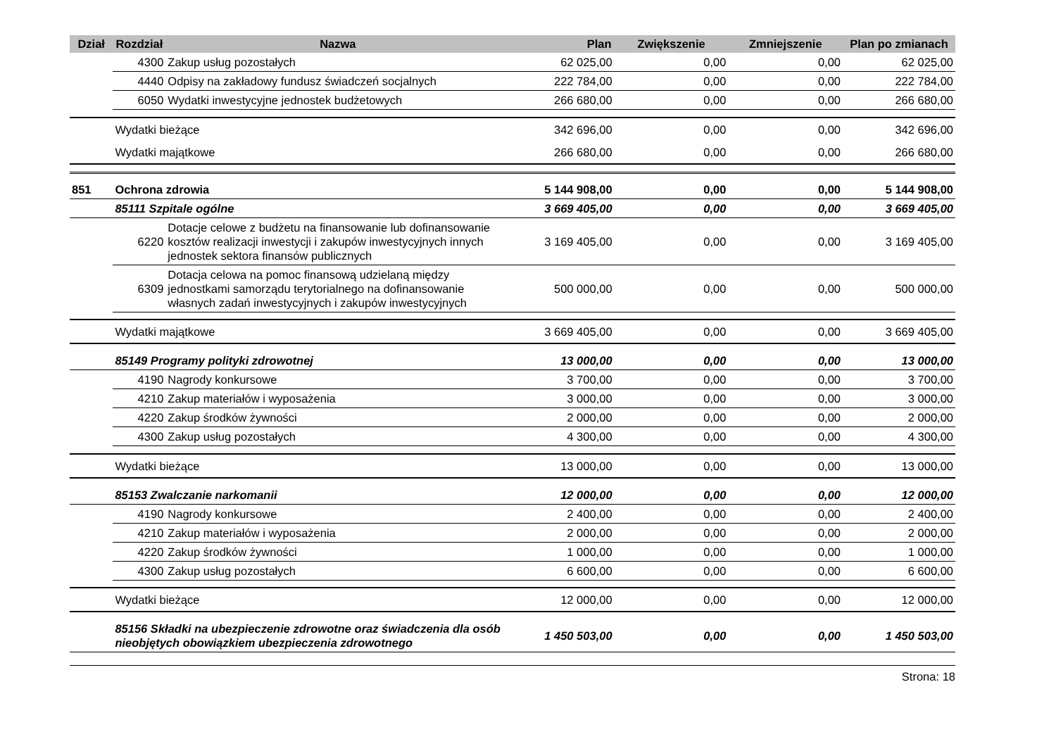| Dział | Rozdział | Nazwa | Plan | Zwiększenie | Zmniejszenie | Plan po zmianach |
| --- | --- | --- | --- | --- | --- | --- |
| | 4300 | Zakup usług pozostałych | 62 025,00 | 0,00 | 0,00 | 62 025,00 |
| | 4440 | Odpisy na zakładowy fundusz świadczeń socjalnych | 222 784,00 | 0,00 | 0,00 | 222 784,00 |
| | 6050 | Wydatki inwestycyjne jednostek budżetowych | 266 680,00 | 0,00 | 0,00 | 266 680,00 |
| | Wydatki bieżące | | 342 696,00 | 0,00 | 0,00 | 342 696,00 |
| | Wydatki majątkowe | | 266 680,00 | 0,00 | 0,00 | 266 680,00 |
| 851 | Ochrona zdrowia | | 5 144 908,00 | 0,00 | 0,00 | 5 144 908,00 |
| | 85111 Szpitale ogólne | | 3 669 405,00 | 0,00 | 0,00 | 3 669 405,00 |
| | 6220 | Dotacje celowe z budżetu na finansowanie lub dofinansowanie kosztów realizacji inwestycji i zakupów inwestycyjnych innych jednostek sektora finansów publicznych | 3 169 405,00 | 0,00 | 0,00 | 3 169 405,00 |
| | 6309 | Dotacja celowa na pomoc finansową udzielaną między jednostkami samorządu terytorialnego na dofinansowanie własnych zadań inwestycyjnych i zakupów inwestycyjnych | 500 000,00 | 0,00 | 0,00 | 500 000,00 |
| | Wydatki majątkowe | | 3 669 405,00 | 0,00 | 0,00 | 3 669 405,00 |
| | 85149 Programy polityki zdrowotnej | | 13 000,00 | 0,00 | 0,00 | 13 000,00 |
| | 4190 | Nagrody konkursowe | 3 700,00 | 0,00 | 0,00 | 3 700,00 |
| | 4210 | Zakup materiałów i wyposażenia | 3 000,00 | 0,00 | 0,00 | 3 000,00 |
| | 4220 | Zakup środków żywności | 2 000,00 | 0,00 | 0,00 | 2 000,00 |
| | 4300 | Zakup usług pozostałych | 4 300,00 | 0,00 | 0,00 | 4 300,00 |
| | Wydatki bieżące | | 13 000,00 | 0,00 | 0,00 | 13 000,00 |
| | 85153 Zwalczanie narkomanii | | 12 000,00 | 0,00 | 0,00 | 12 000,00 |
| | 4190 | Nagrody konkursowe | 2 400,00 | 0,00 | 0,00 | 2 400,00 |
| | 4210 | Zakup materiałów i wyposażenia | 2 000,00 | 0,00 | 0,00 | 2 000,00 |
| | 4220 | Zakup środków żywności | 1 000,00 | 0,00 | 0,00 | 1 000,00 |
| | 4300 | Zakup usług pozostałych | 6 600,00 | 0,00 | 0,00 | 6 600,00 |
| | Wydatki bieżące | | 12 000,00 | 0,00 | 0,00 | 12 000,00 |
| | 85156 Składki na ubezpieczenie zdrowotne oraz świadczenia dla osób nieobjętych obowiązkiem ubezpieczenia zdrowotnego | | 1 450 503,00 | 0,00 | 0,00 | 1 450 503,00 |
Strona: 18